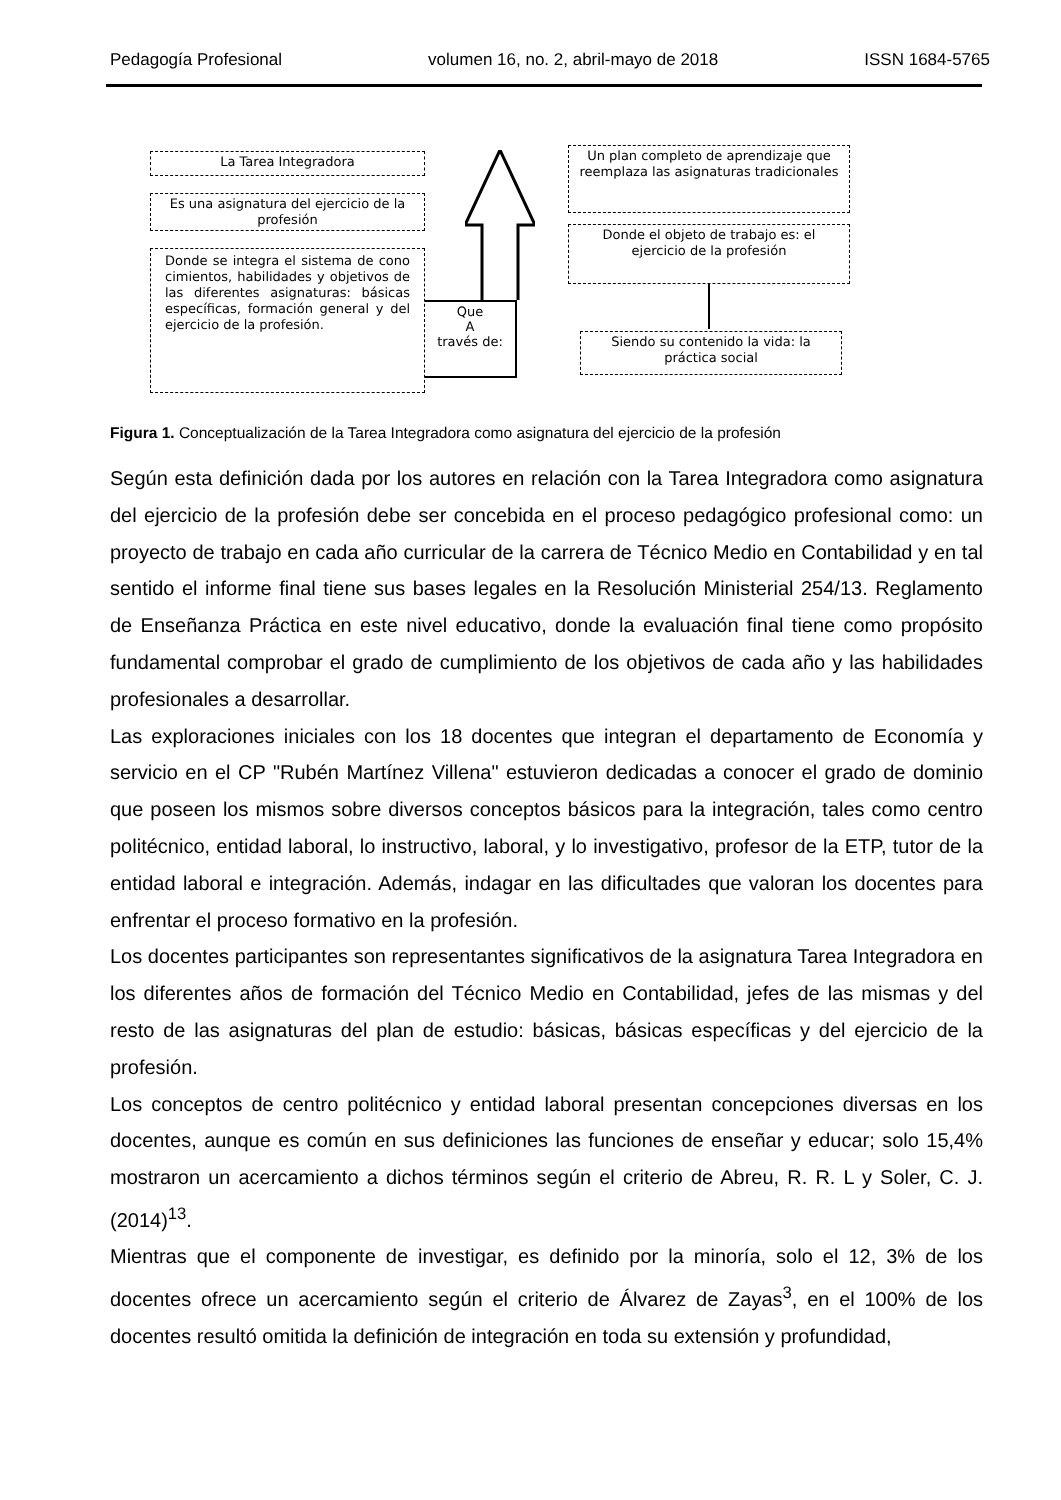Pedagogía Profesional volumen 16, no. 2, abril-mayo de 2018 ISSN 1684-5765
La Tarea Integradora
Es una asignatura del ejercicio de la profesión
Donde se integra el sistema de cono cimientos, habilidades y objetivos de las diferentes asignaturas: básicas específicas, formación general y del ejercicio de la profesión.
Que
A
través de:
Un plan completo de aprendizaje que reemplaza las asignaturas tradicionales
Donde el objeto de trabajo es: el ejercicio de la profesión
Siendo su contenido la vida: la práctica social
Figura 1. Conceptualización de la Tarea Integradora como asignatura del ejercicio de la profesión
Según esta definición dada por los autores en relación con la Tarea Integradora como asignatura del ejercicio de la profesión debe ser concebida en el proceso pedagógico profesional como: un proyecto de trabajo en cada año curricular de la carrera de Técnico Medio en Contabilidad y en tal sentido el informe final tiene sus bases legales en la Resolución Ministerial 254/13. Reglamento de Enseñanza Práctica en este nivel educativo, donde la evaluación final tiene como propósito fundamental comprobar el grado de cumplimiento de los objetivos de cada año y las habilidades profesionales a desarrollar.
Las exploraciones iniciales con los 18 docentes que integran el departamento de Economía y servicio en el CP "Rubén Martínez Villena" estuvieron dedicadas a conocer el grado de dominio que poseen los mismos sobre diversos conceptos básicos para la integración, tales como centro politécnico, entidad laboral, lo instructivo, laboral, y lo investigativo, profesor de la ETP, tutor de la entidad laboral e integración. Además, indagar en las dificultades que valoran los docentes para enfrentar el proceso formativo en la profesión.
Los docentes participantes son representantes significativos de la asignatura Tarea Integradora en los diferentes años de formación del Técnico Medio en Contabilidad, jefes de las mismas y del resto de las asignaturas del plan de estudio: básicas, básicas específicas y del ejercicio de la profesión.
Los conceptos de centro politécnico y entidad laboral presentan concepciones diversas en los docentes, aunque es común en sus definiciones las funciones de enseñar y educar; solo 15,4% mostraron un acercamiento a dichos términos según el criterio de Abreu, R. R. L y Soler, C. J. (2014)<sup>13</sup>.
Mientras que el componente de investigar, es definido por la minoría, solo el 12, 3% de los docentes ofrece un acercamiento según el criterio de Álvarez de Zayas<sup>3</sup>, en el 100% de los docentes resultó omitida la definición de integración en toda su extensión y profundidad,